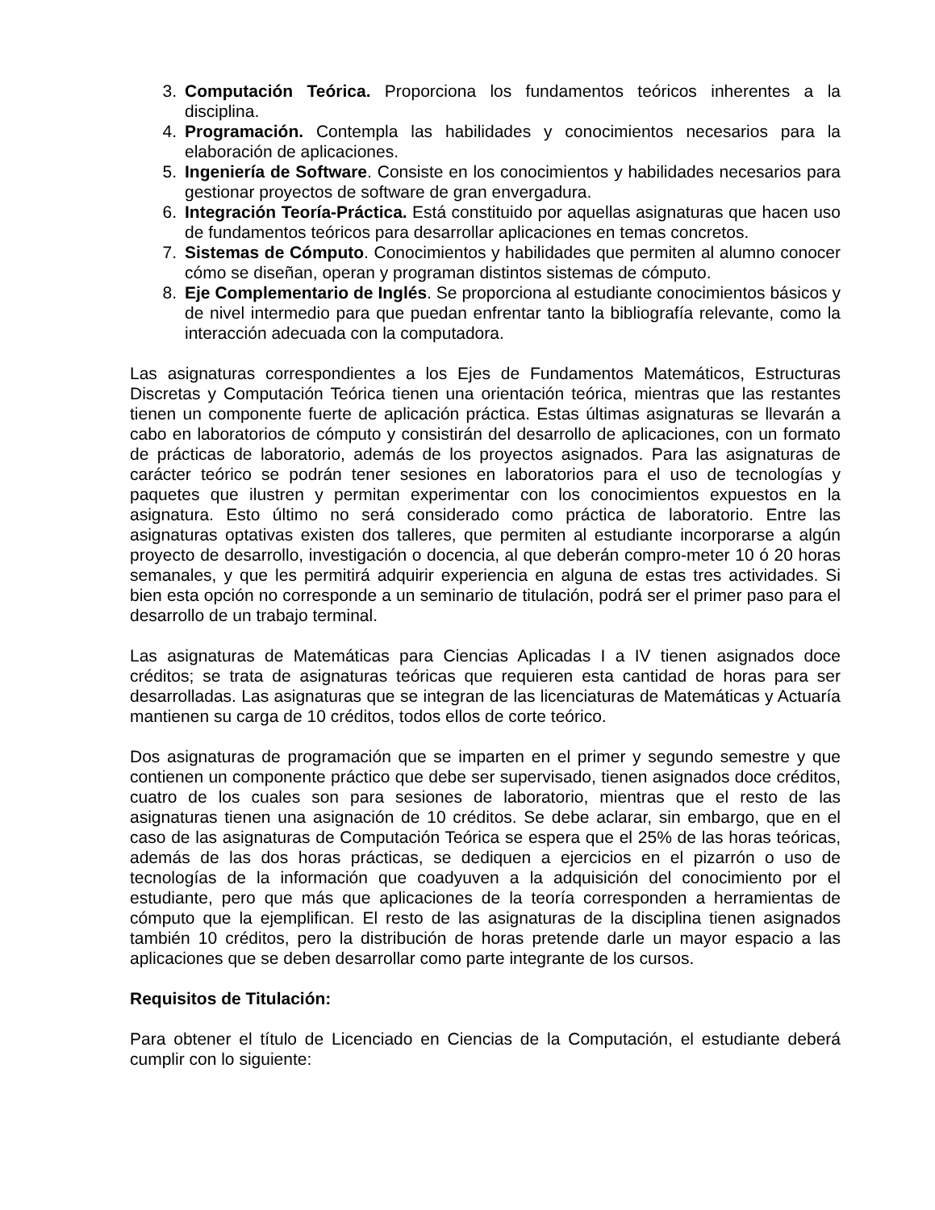3. Computación Teórica. Proporciona los fundamentos teóricos inherentes a la disciplina.
4. Programación. Contempla las habilidades y conocimientos necesarios para la elaboración de aplicaciones.
5. Ingeniería de Software. Consiste en los conocimientos y habilidades necesarios para gestionar proyectos de software de gran envergadura.
6. Integración Teoría-Práctica. Está constituido por aquellas asignaturas que hacen uso de fundamentos teóricos para desarrollar aplicaciones en temas concretos.
7. Sistemas de Cómputo. Conocimientos y habilidades que permiten al alumno conocer cómo se diseñan, operan y programan distintos sistemas de cómputo.
8. Eje Complementario de Inglés. Se proporciona al estudiante conocimientos básicos y de nivel intermedio para que puedan enfrentar tanto la bibliografía relevante, como la interacción adecuada con la computadora.
Las asignaturas correspondientes a los Ejes de Fundamentos Matemáticos, Estructuras Discretas y Computación Teórica tienen una orientación teórica, mientras que las restantes tienen un componente fuerte de aplicación práctica. Estas últimas asignaturas se llevarán a cabo en laboratorios de cómputo y consistirán del desarrollo de aplicaciones, con un formato de prácticas de laboratorio, además de los proyectos asignados. Para las asignaturas de carácter teórico se podrán tener sesiones en laboratorios para el uso de tecnologías y paquetes que ilustren y permitan experimentar con los conocimientos expuestos en la asignatura. Esto último no será considerado como práctica de laboratorio. Entre las asignaturas optativas existen dos talleres, que permiten al estudiante incorporarse a algún proyecto de desarrollo, investigación o docencia, al que deberán compro-meter 10 ó 20 horas semanales, y que les permitirá adquirir experiencia en alguna de estas tres actividades. Si bien esta opción no corresponde a un seminario de titulación, podrá ser el primer paso para el desarrollo de un trabajo terminal.
Las asignaturas de Matemáticas para Ciencias Aplicadas I a IV tienen asignados doce créditos; se trata de asignaturas teóricas que requieren esta cantidad de horas para ser desarrolladas. Las asignaturas que se integran de las licenciaturas de Matemáticas y Actuaría mantienen su carga de 10 créditos, todos ellos de corte teórico.
Dos asignaturas de programación que se imparten en el primer y segundo semestre y que contienen un componente práctico que debe ser supervisado, tienen asignados doce créditos, cuatro de los cuales son para sesiones de laboratorio, mientras que el resto de las asignaturas tienen una asignación de 10 créditos. Se debe aclarar, sin embargo, que en el caso de las asignaturas de Computación Teórica se espera que el 25% de las horas teóricas, además de las dos horas prácticas, se dediquen a ejercicios en el pizarrón o uso de tecnologías de la información que coadyuven a la adquisición del conocimiento por el estudiante, pero que más que aplicaciones de la teoría corresponden a herramientas de cómputo que la ejemplifican. El resto de las asignaturas de la disciplina tienen asignados también 10 créditos, pero la distribución de horas pretende darle un mayor espacio a las aplicaciones que se deben desarrollar como parte integrante de los cursos.
Requisitos de Titulación:
Para obtener el título de Licenciado en Ciencias de la Computación, el estudiante deberá cumplir con lo siguiente: